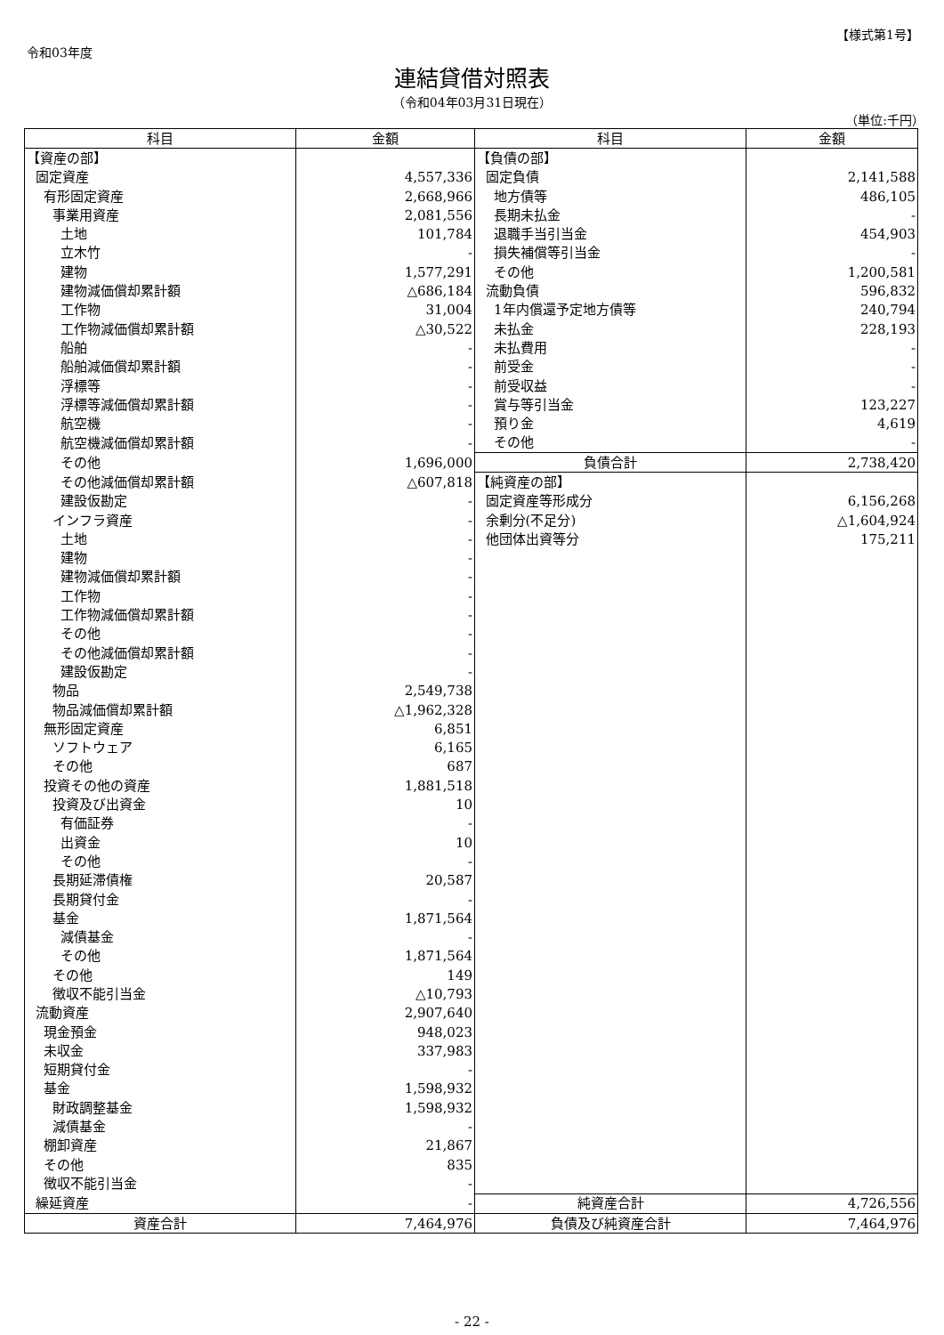【様式第1号】
令和03年度
連結貸借対照表
（令和04年03月31日現在）
（単位:千円）
| 科目 | 金額 | 科目 | 金額 |
| --- | --- | --- | --- |
| 【資産の部】 | | 【負債の部】 | |
| 固定資産 | 4,557,336 | 固定負債 | 2,141,588 |
| 有形固定資産 | 2,668,966 | 地方債等 | 486,105 |
| 事業用資産 | 2,081,556 | 長期未払金 | - |
| 土地 | 101,784 | 退職手当引当金 | 454,903 |
| 立木竹 | - | 損失補償等引当金 | - |
| 建物 | 1,577,291 | その他 | 1,200,581 |
| 建物減価償却累計額 | △686,184 | 流動負債 | 596,832 |
| 工作物 | 31,004 | 1年内償還予定地方債等 | 240,794 |
| 工作物減価償却累計額 | △30,522 | 未払金 | 228,193 |
| 船舶 | - | 未払費用 | - |
| 船舶減価償却累計額 | - | 前受金 | - |
| 浮標等 | - | 前受収益 | - |
| 浮標等減価償却累計額 | - | 賞与等引当金 | 123,227 |
| 航空機 | - | 預り金 | 4,619 |
| 航空機減価償却累計額 | - | その他 | - |
| その他 | 1,696,000 | 負債合計 | 2,738,420 |
| その他減価償却累計額 | △607,818 | 【純資産の部】 | |
| 建設仮勘定 | - | 固定資産等形成分 | 6,156,268 |
| インフラ資産 | - | 余剰分(不足分) | △1,604,924 |
| 土地 | - | 他団体出資等分 | 175,211 |
| 建物 | - | | |
| 建物減価償却累計額 | - | | |
| 工作物 | - | | |
| 工作物減価償却累計額 | - | | |
| その他 | - | | |
| その他減価償却累計額 | - | | |
| 建設仮勘定 | - | | |
| 物品 | 2,549,738 | | |
| 物品減価償却累計額 | △1,962,328 | | |
| 無形固定資産 | 6,851 | | |
| ソフトウェア | 6,165 | | |
| その他 | 687 | | |
| 投資その他の資産 | 1,881,518 | | |
| 投資及び出資金 | 10 | | |
| 有価証券 | - | | |
| 出資金 | 10 | | |
| その他 | - | | |
| 長期延滞債権 | 20,587 | | |
| 長期貸付金 | - | | |
| 基金 | 1,871,564 | | |
| 減債基金 | - | | |
| その他 | 1,871,564 | | |
| その他 | 149 | | |
| 徴収不能引当金 | △10,793 | | |
| 流動資産 | 2,907,640 | | |
| 現金預金 | 948,023 | | |
| 未収金 | 337,983 | | |
| 短期貸付金 | - | | |
| 基金 | 1,598,932 | | |
| 財政調整基金 | 1,598,932 | | |
| 減債基金 | - | | |
| 棚卸資産 | 21,867 | | |
| その他 | 835 | | |
| 徴収不能引当金 | - | | |
| 繰延資産 | - | 純資産合計 | 4,726,556 |
| 資産合計 | 7,464,976 | 負債及び純資産合計 | 7,464,976 |
- 22 -